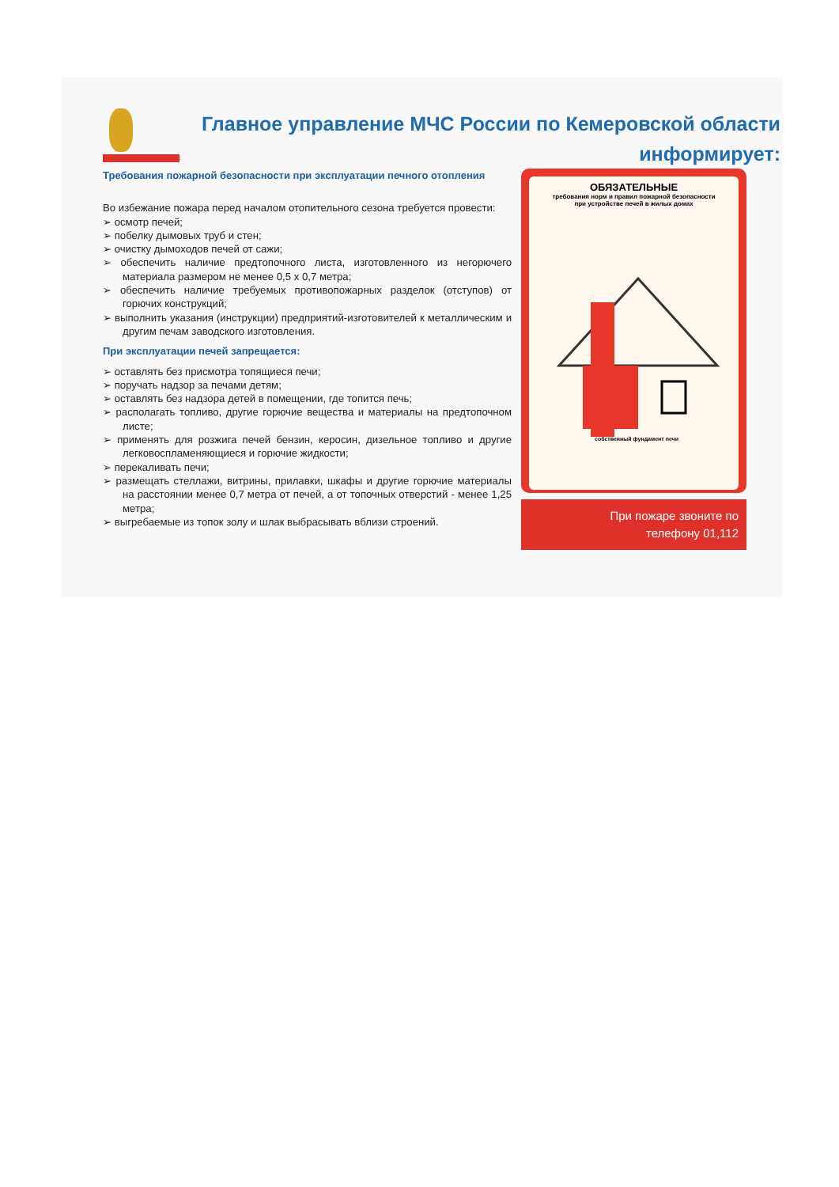Главное управление МЧС России по Кемеровской области информирует:
Требования пожарной безопасности при эксплуатации печного отопления
Во избежание пожара перед началом отопительного сезона требуется провести:
➢ осмотр печей;
➢ побелку дымовых труб и стен;
➢ очистку дымоходов печей от сажи;
➢ обеспечить наличие предтопочного листа, изготовленного из негорючего материала размером не менее 0,5 х 0,7 метра;
➢ обеспечить наличие требуемых противопожарных разделок (отступов) от горючих конструкций;
➢ выполнить указания (инструкции) предприятий-изготовителей к металлическим и другим печам заводского изготовления.
При эксплуатации печей запрещается:
➢ оставлять без присмотра топящиеся печи;
➢ поручать надзор за печами детям;
➢ оставлять без надзора детей в помещении, где топится печь;
➢ располагать топливо, другие горючие вещества и материалы на предтопочном листе;
➢ применять для розжига печей бензин, керосин, дизельное топливо и другие легковоспламеняющиеся и горючие жидкости;
➢ перекаливать печи;
➢ размещать стеллажи, витрины, прилавки, шкафы и другие горючие материалы на расстоянии менее 0,7 метра от печей, а от топочных отверстий - менее 1,25 метра;
➢ выгребаемые из топок золу и шлак выбрасывать вблизи строений.
ОБЯЗАТЕЛЬНЫЕ
требования норм и правил пожарной безопасности
при устройстве печей в жилых домах
собственный фундамент печи
При пожаре звоните по
телефону 01,112